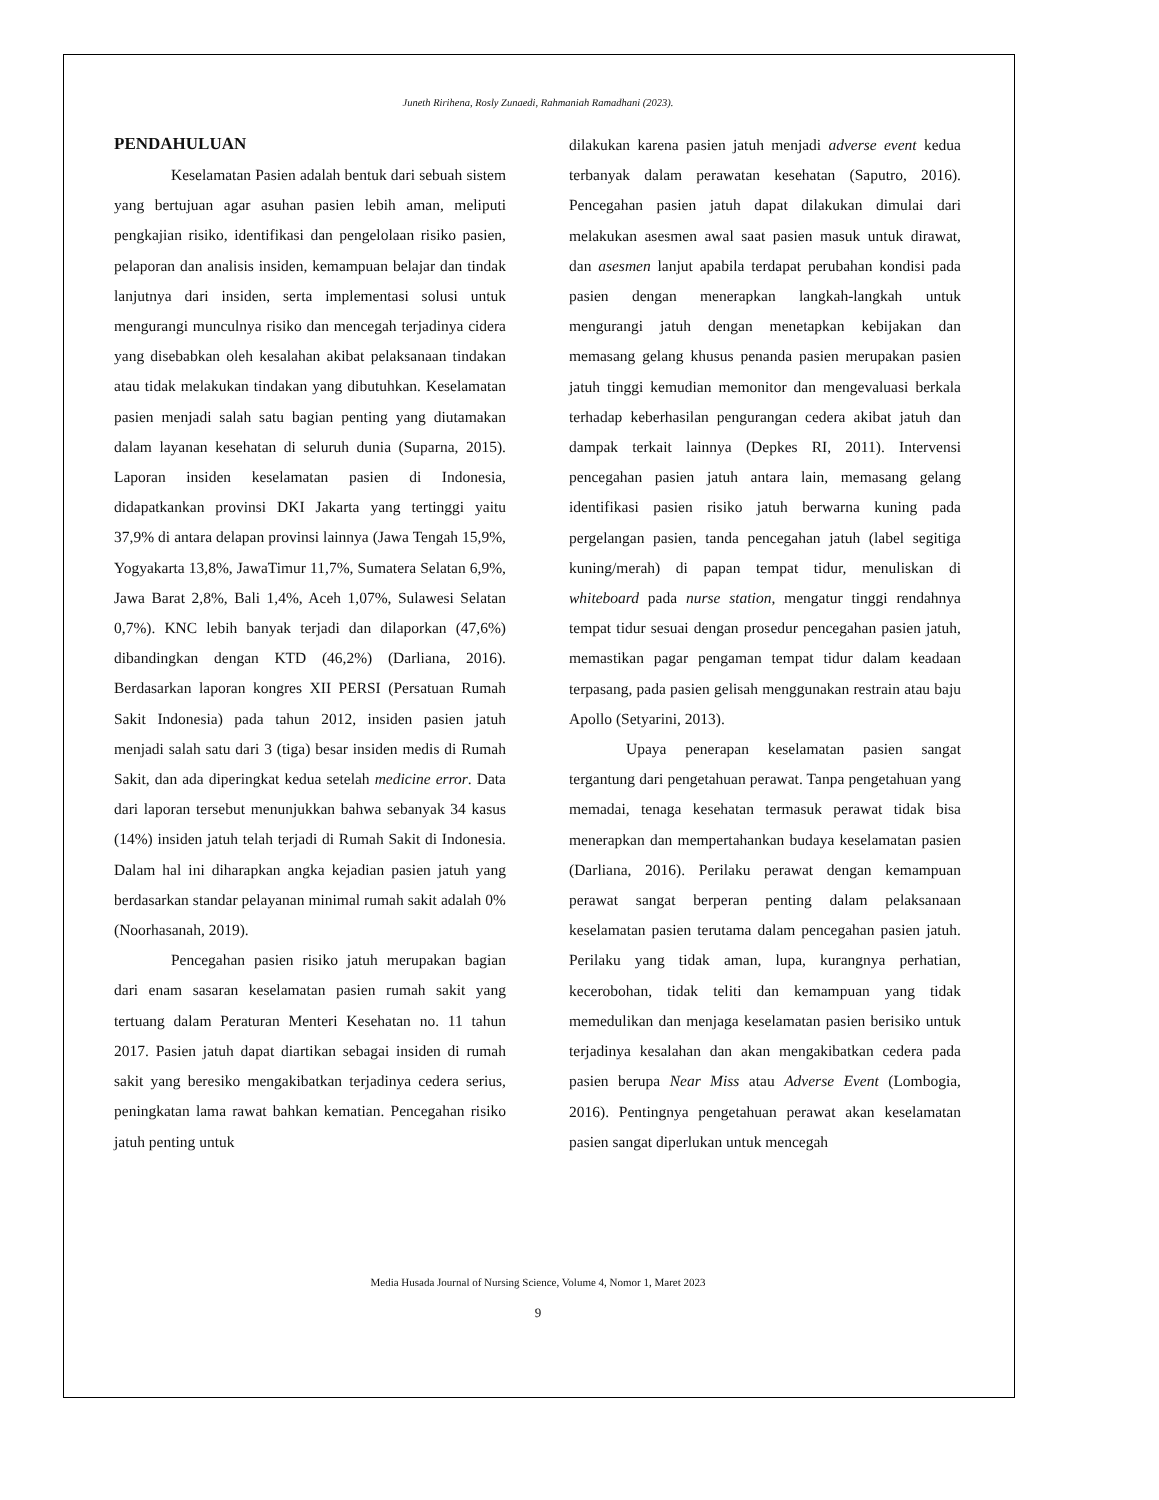Juneth Ririhena, Rosly Zunaedi, Rahmaniah Ramadhani (2023).
PENDAHULUAN
Keselamatan Pasien adalah bentuk dari sebuah sistem yang bertujuan agar asuhan pasien lebih aman, meliputi pengkajian risiko, identifikasi dan pengelolaan risiko pasien, pelaporan dan analisis insiden, kemampuan belajar dan tindak lanjutnya dari insiden, serta implementasi solusi untuk mengurangi munculnya risiko dan mencegah terjadinya cidera yang disebabkan oleh kesalahan akibat pelaksanaan tindakan atau tidak melakukan tindakan yang dibutuhkan. Keselamatan pasien menjadi salah satu bagian penting yang diutamakan dalam layanan kesehatan di seluruh dunia (Suparna, 2015). Laporan insiden keselamatan pasien di Indonesia, didapatkankan provinsi DKI Jakarta yang tertinggi yaitu 37,9% di antara delapan provinsi lainnya (Jawa Tengah 15,9%, Yogyakarta 13,8%, JawaTimur 11,7%, Sumatera Selatan 6,9%, Jawa Barat 2,8%, Bali 1,4%, Aceh 1,07%, Sulawesi Selatan 0,7%). KNC lebih banyak terjadi dan dilaporkan (47,6%) dibandingkan dengan KTD (46,2%) (Darliana, 2016). Berdasarkan laporan kongres XII PERSI (Persatuan Rumah Sakit Indonesia) pada tahun 2012, insiden pasien jatuh menjadi salah satu dari 3 (tiga) besar insiden medis di Rumah Sakit, dan ada diperingkat kedua setelah medicine error. Data dari laporan tersebut menunjukkan bahwa sebanyak 34 kasus (14%) insiden jatuh telah terjadi di Rumah Sakit di Indonesia. Dalam hal ini diharapkan angka kejadian pasien jatuh yang berdasarkan standar pelayanan minimal rumah sakit adalah 0% (Noorhasanah, 2019).
Pencegahan pasien risiko jatuh merupakan bagian dari enam sasaran keselamatan pasien rumah sakit yang tertuang dalam Peraturan Menteri Kesehatan no. 11 tahun 2017. Pasien jatuh dapat diartikan sebagai insiden di rumah sakit yang beresiko mengakibatkan terjadinya cedera serius, peningkatan lama rawat bahkan kematian. Pencegahan risiko jatuh penting untuk
dilakukan karena pasien jatuh menjadi adverse event kedua terbanyak dalam perawatan kesehatan (Saputro, 2016). Pencegahan pasien jatuh dapat dilakukan dimulai dari melakukan asesmen awal saat pasien masuk untuk dirawat, dan asesmen lanjut apabila terdapat perubahan kondisi pada pasien dengan menerapkan langkah-langkah untuk mengurangi jatuh dengan menetapkan kebijakan dan memasang gelang khusus penanda pasien merupakan pasien jatuh tinggi kemudian memonitor dan mengevaluasi berkala terhadap keberhasilan pengurangan cedera akibat jatuh dan dampak terkait lainnya (Depkes RI, 2011). Intervensi pencegahan pasien jatuh antara lain, memasang gelang identifikasi pasien risiko jatuh berwarna kuning pada pergelangan pasien, tanda pencegahan jatuh (label segitiga kuning/merah) di papan tempat tidur, menuliskan di whiteboard pada nurse station, mengatur tinggi rendahnya tempat tidur sesuai dengan prosedur pencegahan pasien jatuh, memastikan pagar pengaman tempat tidur dalam keadaan terpasang, pada pasien gelisah menggunakan restrain atau baju Apollo (Setyarini, 2013).
Upaya penerapan keselamatan pasien sangat tergantung dari pengetahuan perawat. Tanpa pengetahuan yang memadai, tenaga kesehatan termasuk perawat tidak bisa menerapkan dan mempertahankan budaya keselamatan pasien (Darliana, 2016). Perilaku perawat dengan kemampuan perawat sangat berperan penting dalam pelaksanaan keselamatan pasien terutama dalam pencegahan pasien jatuh. Perilaku yang tidak aman, lupa, kurangnya perhatian, kecerobohan, tidak teliti dan kemampuan yang tidak memedulikan dan menjaga keselamatan pasien berisiko untuk terjadinya kesalahan dan akan mengakibatkan cedera pada pasien berupa Near Miss atau Adverse Event (Lombogia, 2016). Pentingnya pengetahuan perawat akan keselamatan pasien sangat diperlukan untuk mencegah
Media Husada Journal of Nursing Science, Volume 4, Nomor 1, Maret 2023
9